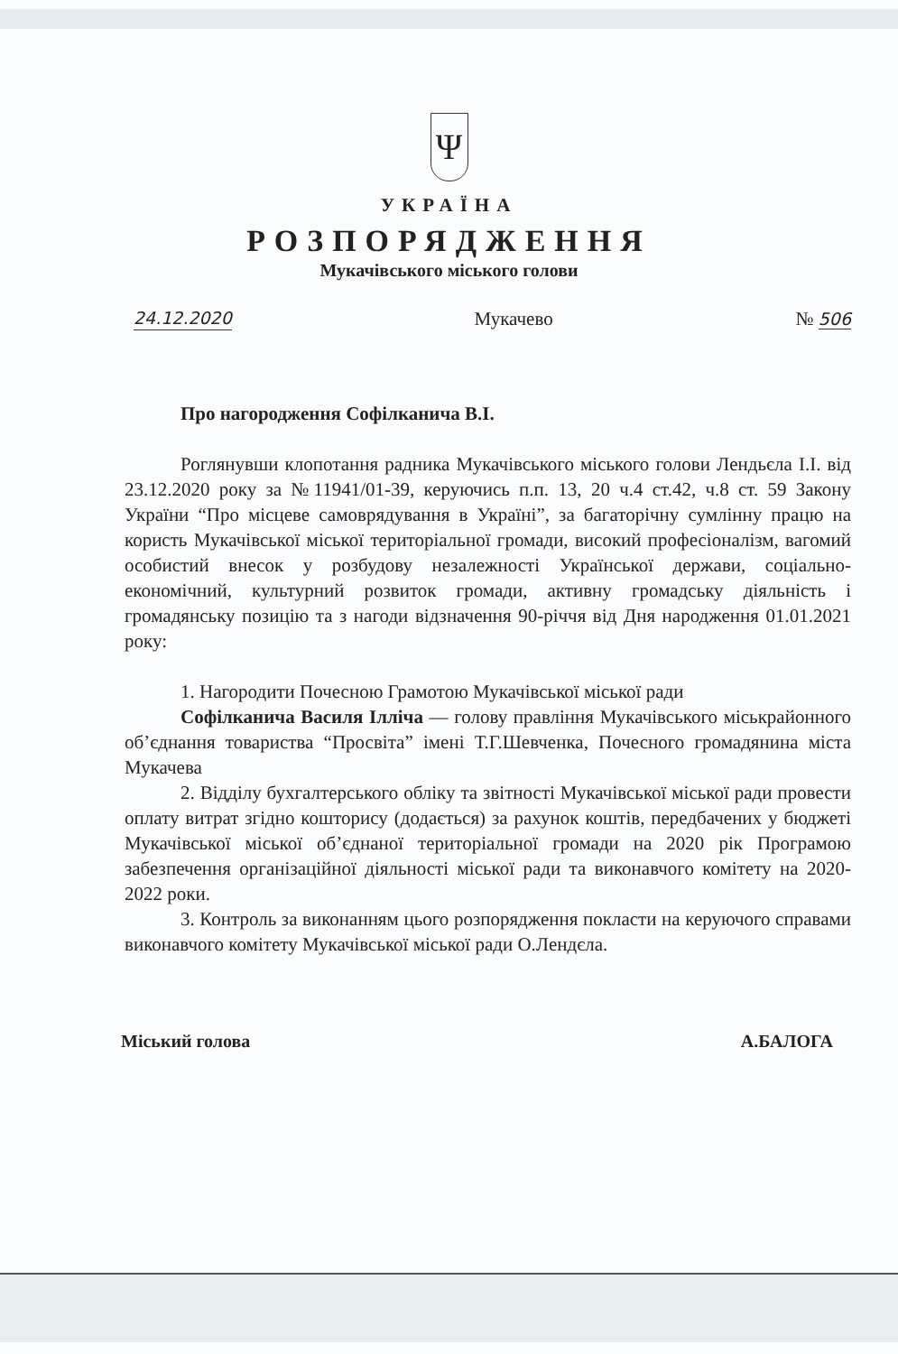Ψ
УКРАЇНА
РОЗПОРЯДЖЕННЯ
Мукачівського міського голови
24.12.2020 Мукачево № 506
Про нагородження Софілканича В.І.
Роглянувши клопотання радника Мукачівського міського голови Лендьєла І.І. від 23.12.2020 року за №11941/01-39, керуючись п.п. 13, 20 ч.4 ст.42, ч.8 ст. 59 Закону України “Про місцеве самоврядування в Україні”, за багаторічну сумлінну працю на користь Мукачівської міської територіальної громади, високий професіоналізм, вагомий особистий внесок у розбудову незалежності Української держави, соціально-економічний, культурний розвиток громади, активну громадську діяльність і громадянську позицію та з нагоди відзначення 90-річчя від Дня народження 01.01.2021 року:
1. Нагородити Почесною Грамотою Мукачівської міської ради
Софілканича Василя Ілліча — голову правління Мукачівського міськрайонного об’єднання товариства “Просвіта” імені Т.Г.Шевченка, Почесного громадянина міста Мукачева
2. Відділу бухгалтерського обліку та звітності Мукачівської міської ради провести оплату витрат згідно кошторису (додається) за рахунок коштів, передбачених у бюджеті Мукачівської міської об’єднаної територіальної громади на 2020 рік Програмою забезпечення організаційної діяльності міської ради та виконавчого комітету на 2020-2022 роки.
3. Контроль за виконанням цього розпорядження покласти на керуючого справами виконавчого комітету Мукачівської міської ради О.Лендєла.
Міський голова А.БАЛОГА